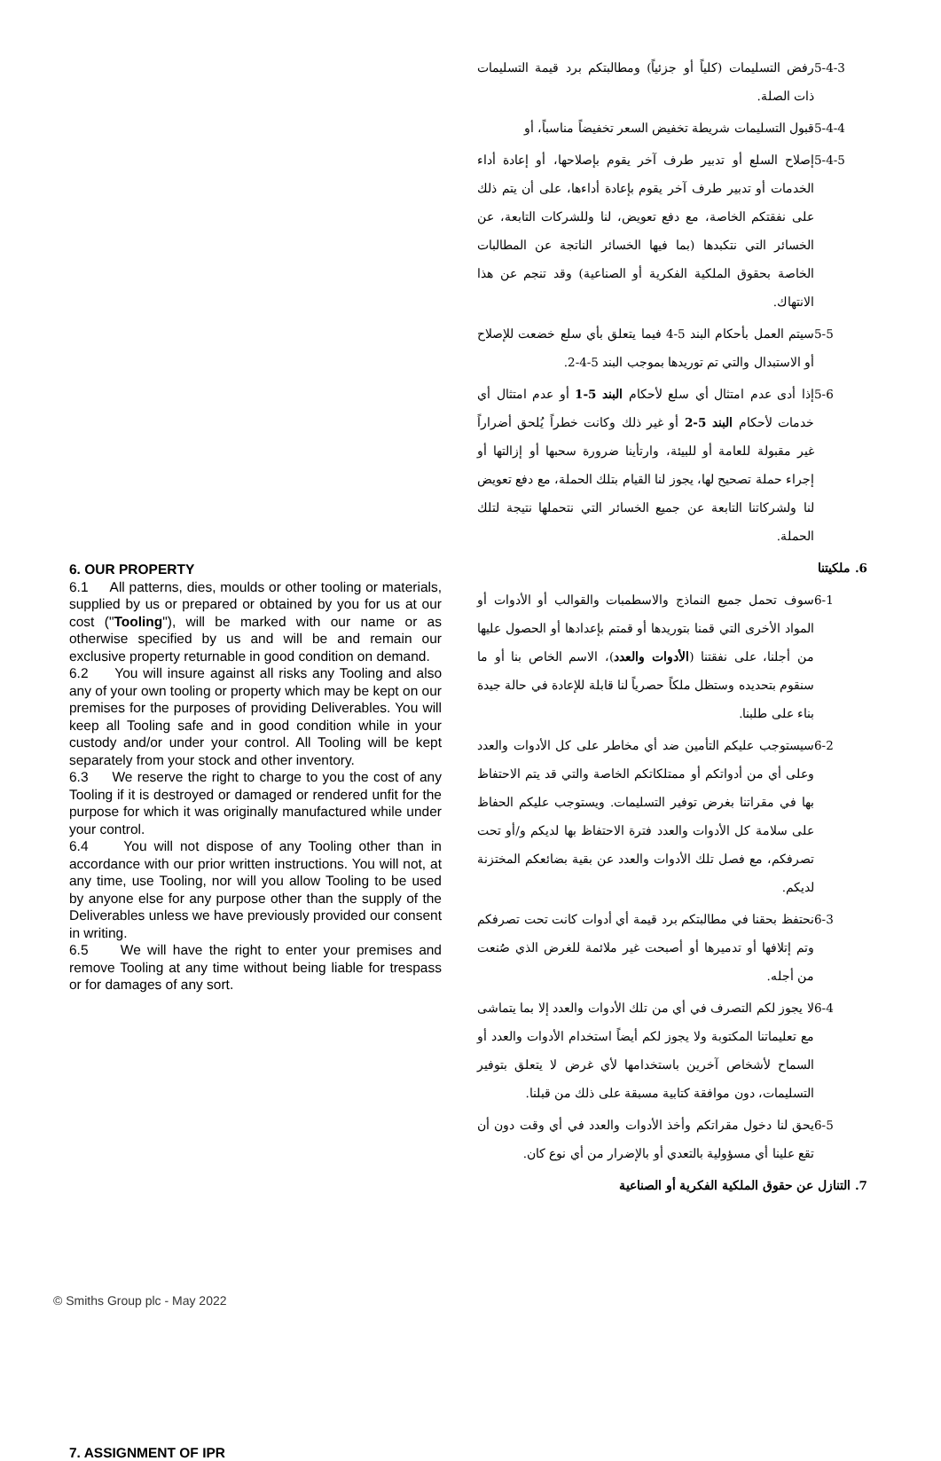6. OUR PROPERTY
6.1 All patterns, dies, moulds or other tooling or materials, supplied by us or prepared or obtained by you for us at our cost ("Tooling"), will be marked with our name or as otherwise specified by us and will be and remain our exclusive property returnable in good condition on demand.
6.2 You will insure against all risks any Tooling and also any of your own tooling or property which may be kept on our premises for the purposes of providing Deliverables. You will keep all Tooling safe and in good condition while in your custody and/or under your control. All Tooling will be kept separately from your stock and other inventory.
6.3 We reserve the right to charge to you the cost of any Tooling if it is destroyed or damaged or rendered unfit for the purpose for which it was originally manufactured while under your control.
6.4 You will not dispose of any Tooling other than in accordance with our prior written instructions. You will not, at any time, use Tooling, nor will you allow Tooling to be used by anyone else for any purpose other than the supply of the Deliverables unless we have previously provided our consent in writing.
6.5 We will have the right to enter your premises and remove Tooling at any time without being liable for trespass or for damages of any sort.
7. ASSIGNMENT OF IPR
5-4-3 رفض التسليمات (كلياً أو جزئياً) ومطالبتكم برد قيمة التسليمات ذات الصلة.
5-4-4 قبول التسليمات شريطة تخفيض السعر تخفيضاً مناسباً، أو
5-4-5 إصلاح السلع أو تدبير طرف آخر يقوم بإصلاحها، أو إعادة أداء الخدمات أو تدبير طرف آخر يقوم بإعادة أداءها، على أن يتم ذلك على نفقتكم الخاصة، مع دفع تعويض، لنا وللشركات التابعة، عن الخسائر التي نتكبدها (بما فيها الخسائر الناتجة عن المطالبات الخاصة بحقوق الملكية الفكرية أو الصناعية) وقد تنجم عن هذا الانتهاك.
5-5 سيتم العمل بأحكام البند 5-4 فيما يتعلق بأي سلع خضعت للإصلاح أو الاستبدال والتي تم توريدها بموجب البند 5-4-2.
5-6 إذا أدى عدم امتثال أي سلع لأحكام البند 5-1 أو عدم امتثال أي خدمات لأحكام البند 5-2 أو غير ذلك وكانت خطراً يُلحق أضراراً غير مقبولة للعامة أو للبيئة، وارتأينا ضرورة سحبها أو إزالتها أو إجراء حملة تصحيح لها، يجوز لنا القيام بتلك الحملة، مع دفع تعويض لنا ولشركاتنا التابعة عن جميع الخسائر التي نتحملها نتيجة لتلك الحملة.
6. ملكيتنا
6-1 سوف تحمل جميع النماذج والاسطمبات والقوالب أو الأدوات أو المواد الأخرى التي قمنا بتوريدها أو قمتم بإعدادها أو الحصول عليها من أجلنا، على نفقتنا (الأدوات والعدد)، الاسم الخاص بنا أو ما سنقوم بتحديده وستظل ملكاً حصرياً لنا قابلة للإعادة في حالة جيدة بناء على طلبنا.
6-2 سيستوجب عليكم التأمين ضد أي مخاطر على كل الأدوات والعدد وعلى أي من أدواتكم أو ممتلكاتكم الخاصة والتي قد يتم الاحتفاظ بها في مقراتنا بغرض توفير التسليمات. ويستوجب عليكم الحفاظ على سلامة كل الأدوات والعدد فترة الاحتفاظ بها لديكم و/أو تحت تصرفكم، مع فصل تلك الأدوات والعدد عن بقية بضائعكم المختزنة لديكم.
6-3 نحتفظ بحقنا في مطالبتكم برد قيمة أي أدوات كانت تحت تصرفكم وتم إتلافها أو تدميرها أو أصبحت غير ملائمة للغرض الذي صُنعت من أجله.
6-4 لا يجوز لكم التصرف في أي من تلك الأدوات والعدد إلا بما يتماشى مع تعليماتنا المكتوبة ولا يجوز لكم أيضاً استخدام الأدوات والعدد أو السماح لأشخاص آخرين باستخدامها لأي غرض لا يتعلق بتوفير التسليمات، دون موافقة كتابية مسبقة على ذلك من قبلنا.
6-5 يحق لنا دخول مقراتكم وأخذ الأدوات والعدد في أي وقت دون أن تقع علينا أي مسؤولية بالتعدي أو بالإضرار من أي نوع كان.
7. التنازل عن حقوق الملكية الفكرية أو الصناعية
© Smiths Group plc - May 2022